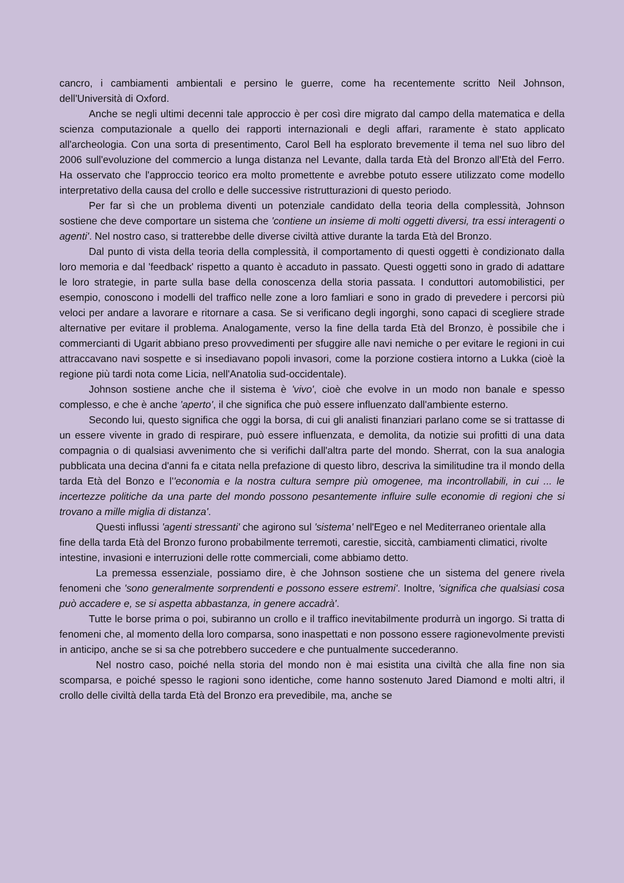cancro, i cambiamenti ambientali e persino le guerre, come ha recentemente scritto Neil Johnson, dell'Università di Oxford.
Anche se negli ultimi decenni tale approccio è per così dire migrato dal campo della matematica e della scienza computazionale a quello dei rapporti internazionali e degli affari, raramente è stato applicato all'archeologia. Con una sorta di presentimento, Carol Bell ha esplorato brevemente il tema nel suo libro del 2006 sull'evoluzione del commercio a lunga distanza nel Levante, dalla tarda Età del Bronzo all'Età del Ferro. Ha osservato che l'approccio teorico era molto promettente e avrebbe potuto essere utilizzato come modello interpretativo della causa del crollo e delle successive ristrutturazioni di questo periodo.
Per far sì che un problema diventi un potenziale candidato della teoria della complessità, Johnson sostiene che deve comportare un sistema che 'contiene un insieme di molti oggetti diversi, tra essi interagenti o agenti'. Nel nostro caso, si tratterebbe delle diverse civiltà attive durante la tarda Età del Bronzo.
Dal punto di vista della teoria della complessità, il comportamento di questi oggetti è condizionato dalla loro memoria e dal 'feedback' rispetto a quanto è accaduto in passato. Questi oggetti sono in grado di adattare le loro strategie, in parte sulla base della conoscenza della storia passata. I conduttori automobilistici, per esempio, conoscono i modelli del traffico nelle zone a loro famliari e sono in grado di prevedere i percorsi più veloci per andare a lavorare e ritornare a casa. Se si verificano degli ingorghi, sono capaci di scegliere strade alternative per evitare il problema. Analogamente, verso la fine della tarda Età del Bronzo, è possibile che i commercianti di Ugarit abbiano preso provvedimenti per sfuggire alle navi nemiche o per evitare le regioni in cui attraccavano navi sospette e si insediavano popoli invasori, come la porzione costiera intorno a Lukka (cioè la regione più tardi nota come Licia, nell'Anatolia sud-occidentale).
Johnson sostiene anche che il sistema è 'vivo', cioè che evolve in un modo non banale e spesso complesso, e che è anche 'aperto', il che significa che può essere influenzato dall'ambiente esterno.
Secondo lui, questo significa che oggi la borsa, di cui gli analisti finanziari parlano come se si trattasse di un essere vivente in grado di respirare, può essere influenzata, e demolita, da notizie sui profitti di una data compagnia o di qualsiasi avvenimento che si verifichi dall'altra parte del mondo. Sherrat, con la sua analogia pubblicata una decina d'anni fa e citata nella prefazione di questo libro, descriva la similitudine tra il mondo della tarda Età del Bonzo e l''economia e la nostra cultura sempre più omogenee, ma incontrollabili, in cui ... le incertezze politiche da una parte del mondo possono pesantemente influire sulle economie di regioni che si trovano a mille miglia di distanza'.
Questi influssi 'agenti stressanti' che agirono sul 'sistema' nell'Egeo e nel Mediterraneo orientale alla fine della tarda Età del Bronzo furono probabilmente terremoti, carestie, siccità, cambiamenti climatici, rivolte intestine, invasioni e interruzioni delle rotte commerciali, come abbiamo detto.
La premessa essenziale, possiamo dire, è che Johnson sostiene che un sistema del genere rivela fenomeni che 'sono generalmente sorprendenti e possono essere estremi'. Inoltre, 'significa che qualsiasi cosa può accadere e, se si aspetta abbastanza, in genere accadrà'.
Tutte le borse prima o poi, subiranno un crollo e il traffico inevitabilmente produrrà un ingorgo. Si tratta di fenomeni che, al momento della loro comparsa, sono inaspettati e non possono essere ragionevolmente previsti in anticipo, anche se si sa che potrebbero succedere e che puntualmente succederanno.
Nel nostro caso, poiché nella storia del mondo non è mai esistita una civiltà che alla fine non sia scomparsa, e poiché spesso le ragioni sono identiche, come hanno sostenuto Jared Diamond e molti altri, il crollo delle civiltà della tarda Età del Bronzo era prevedibile, ma, anche se